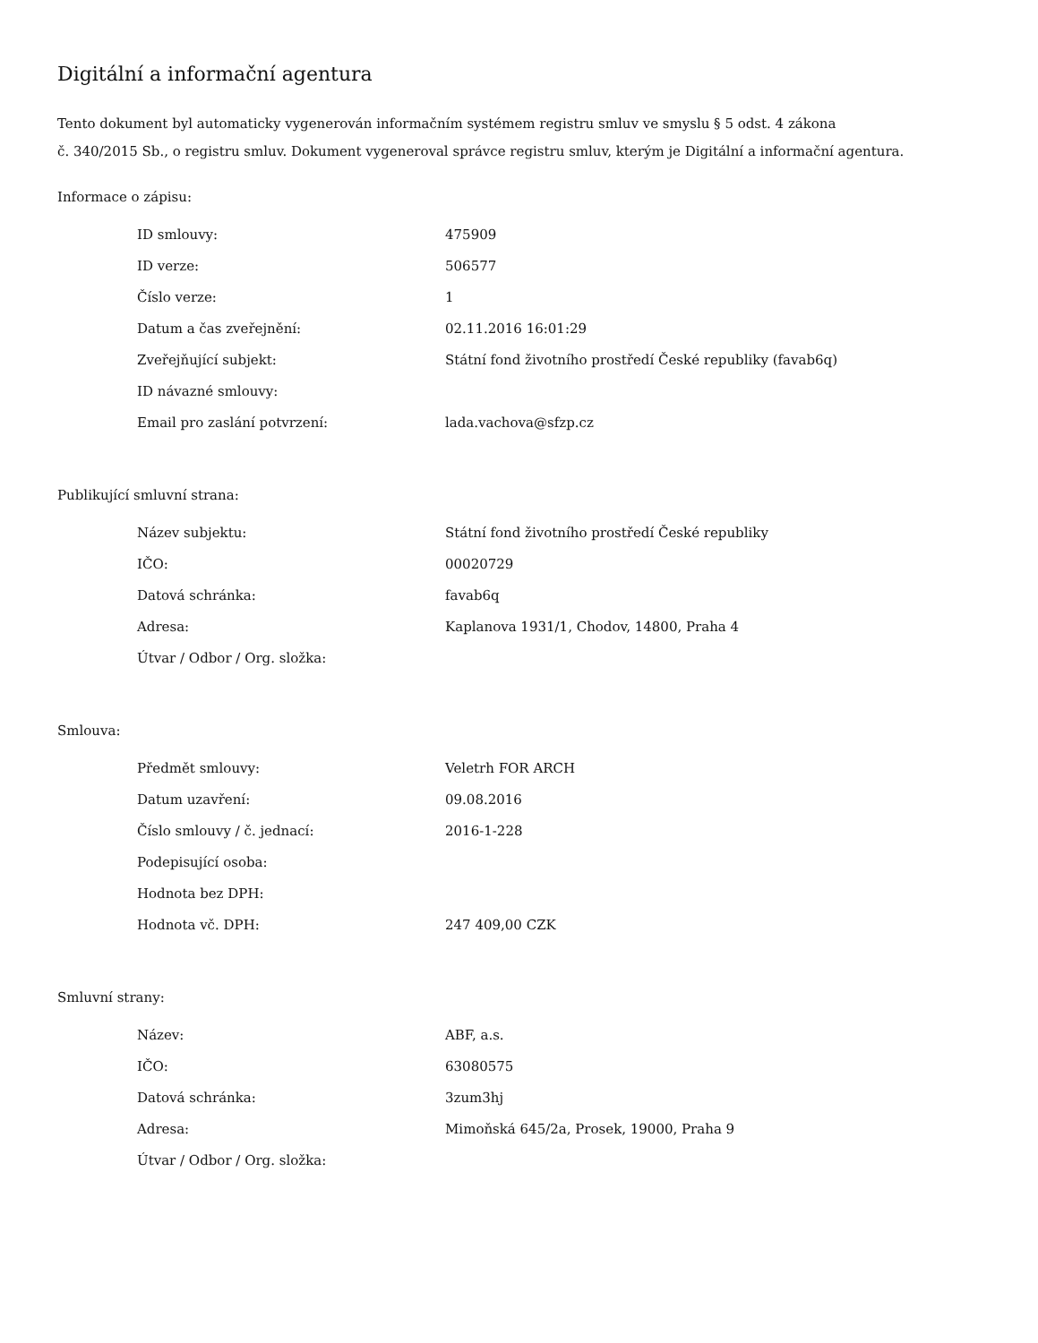Digitální a informační agentura
Tento dokument byl automaticky vygenerován informačním systémem registru smluv ve smyslu § 5 odst. 4 zákona
č. 340/2015 Sb., o registru smluv. Dokument vygeneroval správce registru smluv, kterým je Digitální a informační agentura.
Informace o zápisu:
| ID smlouvy: | 475909 |
| ID verze: | 506577 |
| Číslo verze: | 1 |
| Datum a čas zveřejnění: | 02.11.2016 16:01:29 |
| Zveřejňující subjekt: | Státní fond životního prostředí České republiky (favab6q) |
| ID návazné smlouvy: | |
| Email pro zaslání potvrzení: | lada.vachova@sfzp.cz |
Publikující smluvní strana:
| Název subjektu: | Státní fond životního prostředí České republiky |
| IČO: | 00020729 |
| Datová schránka: | favab6q |
| Adresa: | Kaplanova 1931/1, Chodov, 14800, Praha 4 |
| Útvar / Odbor / Org. složka: | |
Smlouva:
| Předmět smlouvy: | Veletrh FOR ARCH |
| Datum uzavření: | 09.08.2016 |
| Číslo smlouvy / č. jednací: | 2016-1-228 |
| Podepisující osoba: | |
| Hodnota bez DPH: | |
| Hodnota vč. DPH: | 247 409,00 CZK |
Smluvní strany:
| Název: | ABF, a.s. |
| IČO: | 63080575 |
| Datová schránka: | 3zum3hj |
| Adresa: | Mimoňská 645/2a, Prosek, 19000, Praha 9 |
| Útvar / Odbor / Org. složka: | |